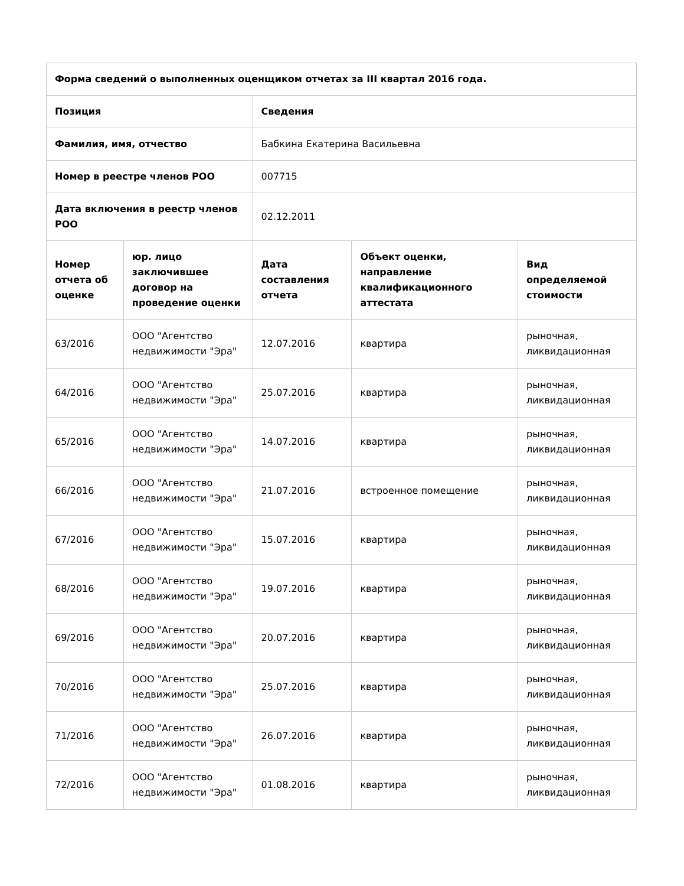| Форма сведений о выполненных оценщиком отчетах за III квартал 2016 года. | | | | |
| --- | --- | --- | --- | --- |
| Позиция | | Сведения | | |
| Фамилия, имя, отчество | | Бабкина Екатерина Васильевна | | |
| Номер в реестре членов РОО | | 007715 | | |
| Дата включения в реестр членов РОО | | 02.12.2011 | | |
| Номер отчета об оценке | юр. лицо заключившее договор на проведение оценки | Дата составления отчета | Объект оценки, направление квалификационного аттестата | Вид определяемой стоимости |
| 63/2016 | ООО "Агентство недвижимости "Эра" | 12.07.2016 | квартира | рыночная, ликвидационная |
| 64/2016 | ООО "Агентство недвижимости "Эра" | 25.07.2016 | квартира | рыночная, ликвидационная |
| 65/2016 | ООО "Агентство недвижимости "Эра" | 14.07.2016 | квартира | рыночная, ликвидационная |
| 66/2016 | ООО "Агентство недвижимости "Эра" | 21.07.2016 | встроенное помещение | рыночная, ликвидационная |
| 67/2016 | ООО "Агентство недвижимости "Эра" | 15.07.2016 | квартира | рыночная, ликвидационная |
| 68/2016 | ООО "Агентство недвижимости "Эра" | 19.07.2016 | квартира | рыночная, ликвидационная |
| 69/2016 | ООО "Агентство недвижимости "Эра" | 20.07.2016 | квартира | рыночная, ликвидационная |
| 70/2016 | ООО "Агентство недвижимости "Эра" | 25.07.2016 | квартира | рыночная, ликвидационная |
| 71/2016 | ООО "Агентство недвижимости "Эра" | 26.07.2016 | квартира | рыночная, ликвидационная |
| 72/2016 | ООО "Агентство недвижимости "Эра" | 01.08.2016 | квартира | рыночная, ликвидационная |